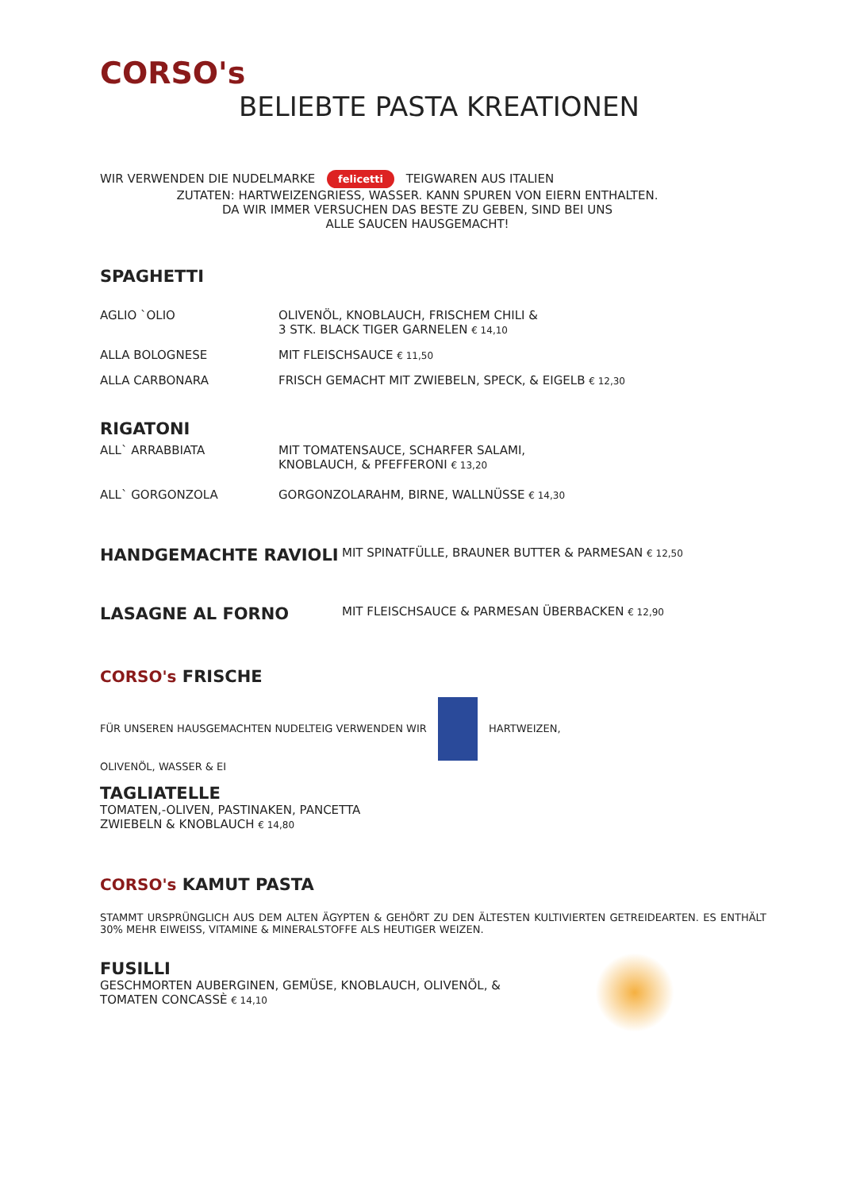CORSO's
BELIEBTE PASTA KREATIONEN
WIR VERWENDEN DIE NUDELMARKE felicetti TEIGWAREN AUS ITALIEN
ZUTATEN: HARTWEIZENGRIESS, WASSER. KANN SPUREN VON EIERN ENTHALTEN.
DA WIR IMMER VERSUCHEN DAS BESTE ZU GEBEN, SIND BEI UNS
ALLE SAUCEN HAUSGEMACHT!
SPAGHETTI
AGLIO `OLIO OLIVENÖL, KNOBLAUCH, FRISCHEM CHILI &
3 STK. BLACK TIGER GARNELEN € 14,10
ALLA BOLOGNESE MIT FLEISCHSAUCE € 11,50
ALLA CARBONARA FRISCH GEMACHT MIT ZWIEBELN, SPECK, & EIGELB € 12,30
RIGATONI
ALL` ARRABBIATA MIT TOMATENSAUCE, SCHARFER SALAMI,
KNOBLAUCH, & PFEFFERONI € 13,20
ALL` GORGONZOLA GORGONZOLARAHM, BIRNE, WALLNÜSSE € 14,30
HANDGEMACHTE RAVIOLI
MIT SPINATFÜLLE, BRAUNER BUTTER & PARMESAN € 12,50
LASAGNE AL FORNO
MIT FLEISCHSAUCE & PARMESAN ÜBERBACKEN € 12,90
CORSO's FRISCHE
FÜR UNSEREN HAUSGEMACHTEN NUDELTEIG VERWENDEN WIR HARTWEIZEN,
OLIVENÖL, WASSER & EI
TAGLIATELLE
TOMATEN,-OLIVEN, PASTINAKEN, PANCETTA
ZWIEBELN & KNOBLAUCH € 14,80
CORSO's KAMUT PASTA
STAMMT URSPRÜNGLICH AUS DEM ALTEN ÄGYPTEN & GEHÖRT ZU DEN ÄLTESTEN KULTIVIERTEN GETREIDEARTEN. ES ENTHÄLT 30% MEHR EIWEISS, VITAMINE & MINERALSTOFFE ALS HEUTIGER WEIZEN.
FUSILLI
GESCHMORTEN AUBERGINEN, GEMÜSE, KNOBLAUCH, OLIVENÖL, &
TOMATEN CONCASSÈ € 14,10